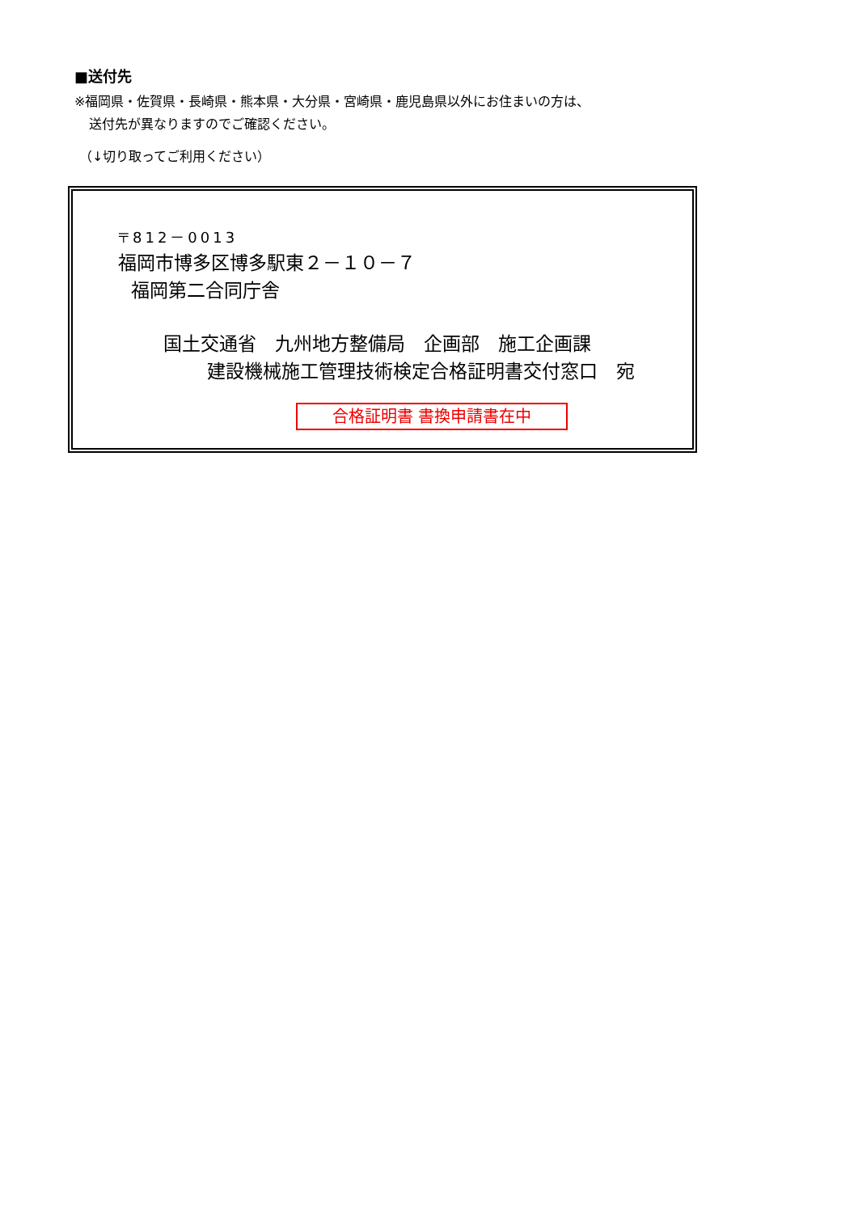■送付先
※福岡県・佐賀県・長崎県・熊本県・大分県・宮崎県・鹿児島県以外にお住まいの方は、
送付先が異なりますのでご確認ください。
（↓切り取ってご利用ください）
〒812－0013
福岡市博多区博多駅東２－１０－７
福岡第二合同庁舎
国土交通省　九州地方整備局　企画部　施工企画課
建設機械施工管理技術検定合格証明書交付窓口　宛
合格証明書 書換申請書在中